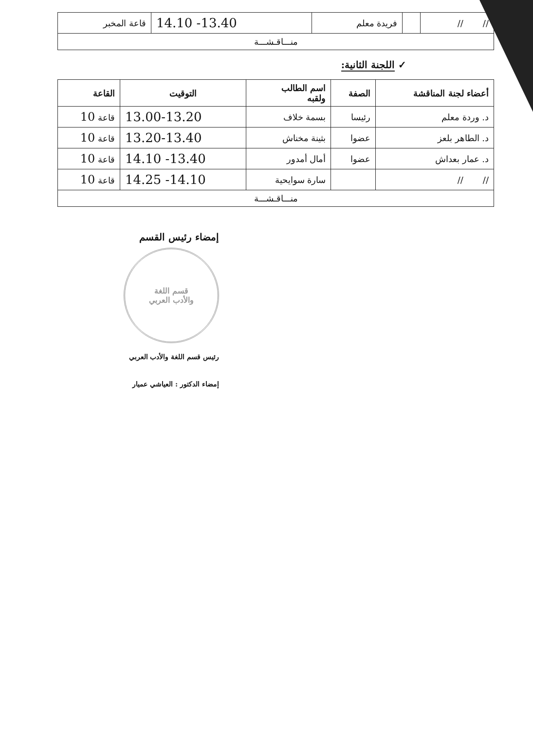| // // | | فريدة معلم | 13.40- 14.10 | قاعة المخبر |
| منـــاقـشـــة | | | | |
✓ اللجنة الثانية:
| أعضاء لجنة المناقشة | الصفة | اسم الطالب ولقبه | التوقيت | القاعة |
| --- | --- | --- | --- | --- |
| د. وردة معلم | رئيسا | بسمة خلاف | 13.00-13.20 | قاعة 10 |
| د. الطاهر بلعز | عضوا | بثينة مخناش | 13.20-13.40 | قاعة 10 |
| د. عمار بعداش | عضوا | أمال أمدور | 13.40- 14.10 | قاعة 10 |
| // // | | سارة سوايحية | 14.10- 14.25 | قاعة 10 |
| منـــاقـشـــة | | | | |
إمضاء رئيس القسم
قسم اللغة
والأدب العربي
رئيس قسم اللغة والأدب العربي
إمضاء الدكتور : العياشي عميار